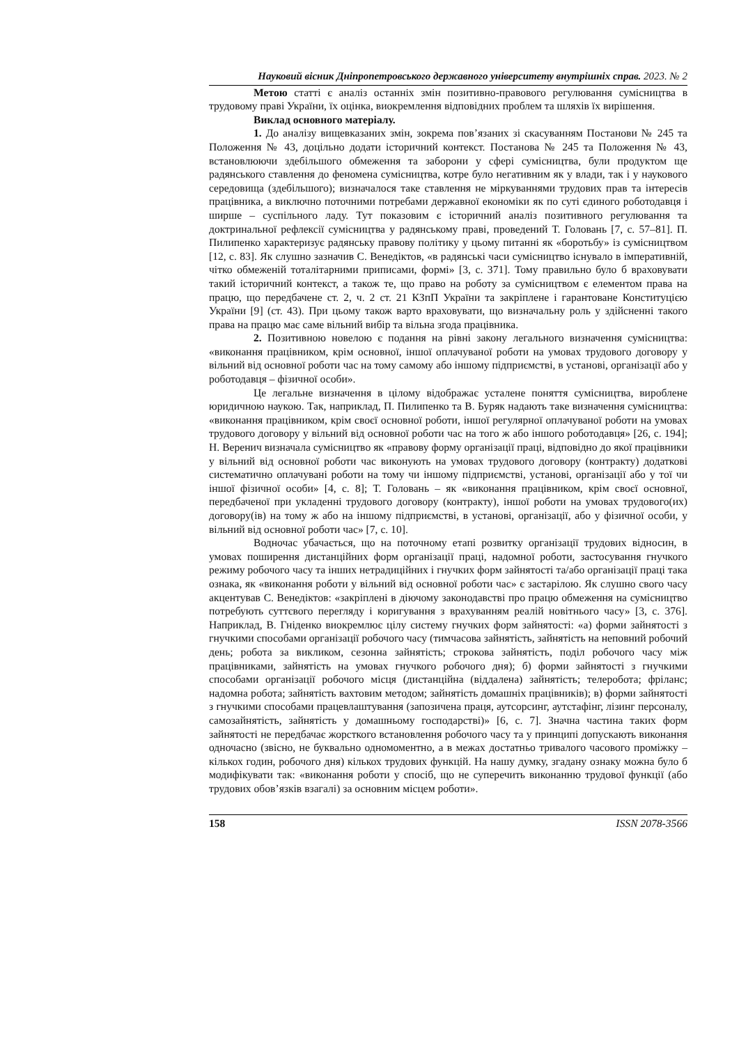Науковий вісник Дніпропетровського державного університету внутрішніх справ. 2023. № 2
Метою статті є аналіз останніх змін позитивно-правового регулювання сумісництва в трудовому праві України, їх оцінка, виокремлення відповідних проблем та шляхів їх вирішення.
Виклад основного матеріалу.
1. До аналізу вищевказаних змін, зокрема пов’язаних зі скасуванням Постанови № 245 та Положення № 43, доцільно додати історичний контекст. Постанова № 245 та Положення № 43, встановлюючи здебільшого обмеження та заборони у сфері сумісництва, були продуктом ще радянського ставлення до феномена сумісництва, котре було негативним як у влади, так і у наукового середовища (здебільшого); визначалося таке ставлення не міркуваннями трудових прав та інтересів працівника, а виключно поточними потребами державної економіки як по суті єдиного роботодавця і ширше – суспільного ладу. Тут показовим є історичний аналіз позитивного регулювання та доктринальної рефлексії сумісництва у радянському праві, проведений Т. Головань [7, с. 57–81]. П. Пилипенко характеризує радянську правову політику у цьому питанні як «боротьбу» із сумісництвом [12, с. 83]. Як слушно зазначив С. Венедіктов, «в радянські часи сумісництво існувало в імперативній, чітко обмеженій тоталітарними приписами, формі» [3, с. 371]. Тому правильно було б враховувати такий історичний контекст, а також те, що право на роботу за сумісництвом є елементом права на працю, що передбачене ст. 2, ч. 2 ст. 21 КЗпП України та закріплене і гарантоване Конституцією України [9] (ст. 43). При цьому також варто враховувати, що визначальну роль у здійсненні такого права на працю має саме вільний вибір та вільна згода працівника.
2. Позитивною новелою є подання на рівні закону легального визначення сумісництва: «виконання працівником, крім основної, іншої оплачуваної роботи на умовах трудового договору у вільний від основної роботи час на тому самому або іншому підприємстві, в установі, організації або у роботодавця – фізичної особи».
Це легальне визначення в цілому відображає усталене поняття сумісництва, вироблене юридичною наукою. Так, наприклад, П. Пилипенко та В. Буряк надають таке визначення сумісництва: «виконання працівником, крім своєї основної роботи, іншої регулярної оплачуваної роботи на умовах трудового договору у вільний від основної роботи час на того ж або іншого роботодавця» [26, с. 194]; Н. Веренич визначала сумісництво як «правову форму організації праці, відповідно до якої працівники у вільний від основної роботи час виконують на умовах трудового договору (контракту) додаткові систематично оплачувані роботи на тому чи іншому підприємстві, установі, організації або у тої чи іншої фізичної особи» [4, с. 8]; Т. Головань – як «виконання працівником, крім своєї основної, передбаченої при укладенні трудового договору (контракту), іншої роботи на умовах трудового(их) договору(ів) на тому ж або на іншому підприємстві, в установі, організації, або у фізичної особи, у вільний від основної роботи час» [7, с. 10].
Водночас убачається, що на поточному етапі розвитку організації трудових відносин, в умовах поширення дистанційних форм організації праці, надомної роботи, застосування гнучкого режиму робочого часу та інших нетрадиційних і гнучких форм зайнятості та/або організації праці така ознака, як «виконання роботи у вільний від основної роботи час» є застарілою. Як слушно свого часу акцентував С. Венедіктов: «закріплені в діючому законодавстві про працю обмеження на сумісництво потребують суттєвого перегляду і коригування з врахуванням реалій новітнього часу» [3, с. 376]. Наприклад, В. Гніденко виокремлює цілу систему гнучких форм зайнятості: «а) форми зайнятості з гнучкими способами організації робочого часу (тимчасова зайнятість, зайнятість на неповний робочий день; робота за викликом, сезонна зайнятість; строкова зайнятість, поділ робочого часу між працівниками, зайнятість на умовах гнучкого робочого дня); б) форми зайнятості з гнучкими способами організації робочого місця (дистанційна (віддалена) зайнятість; телеробота; фріланс; надомна робота; зайнятість вахтовим методом; зайнятість домашніх працівників); в) форми зайнятості з гнучкими способами працевлаштування (запозичена праця, аутсорсинг, аутстафінг, лізинг персоналу, самозайнятість, зайнятість у домашньому господарстві)» [6, с. 7]. Значна частина таких форм зайнятості не передбачає жорсткого встановлення робочого часу та у принципі допускають виконання одночасно (звісно, не буквально одномоментно, а в межах достатньо тривалого часового проміжку – кількох годин, робочого дня) кількох трудових функцій. На нашу думку, згадану ознаку можна було б модифікувати так: «виконання роботи у спосіб, що не суперечить виконанню трудової функції (або трудових обов’язків взагалі) за основним місцем роботи».
158 ISSN 2078-3566